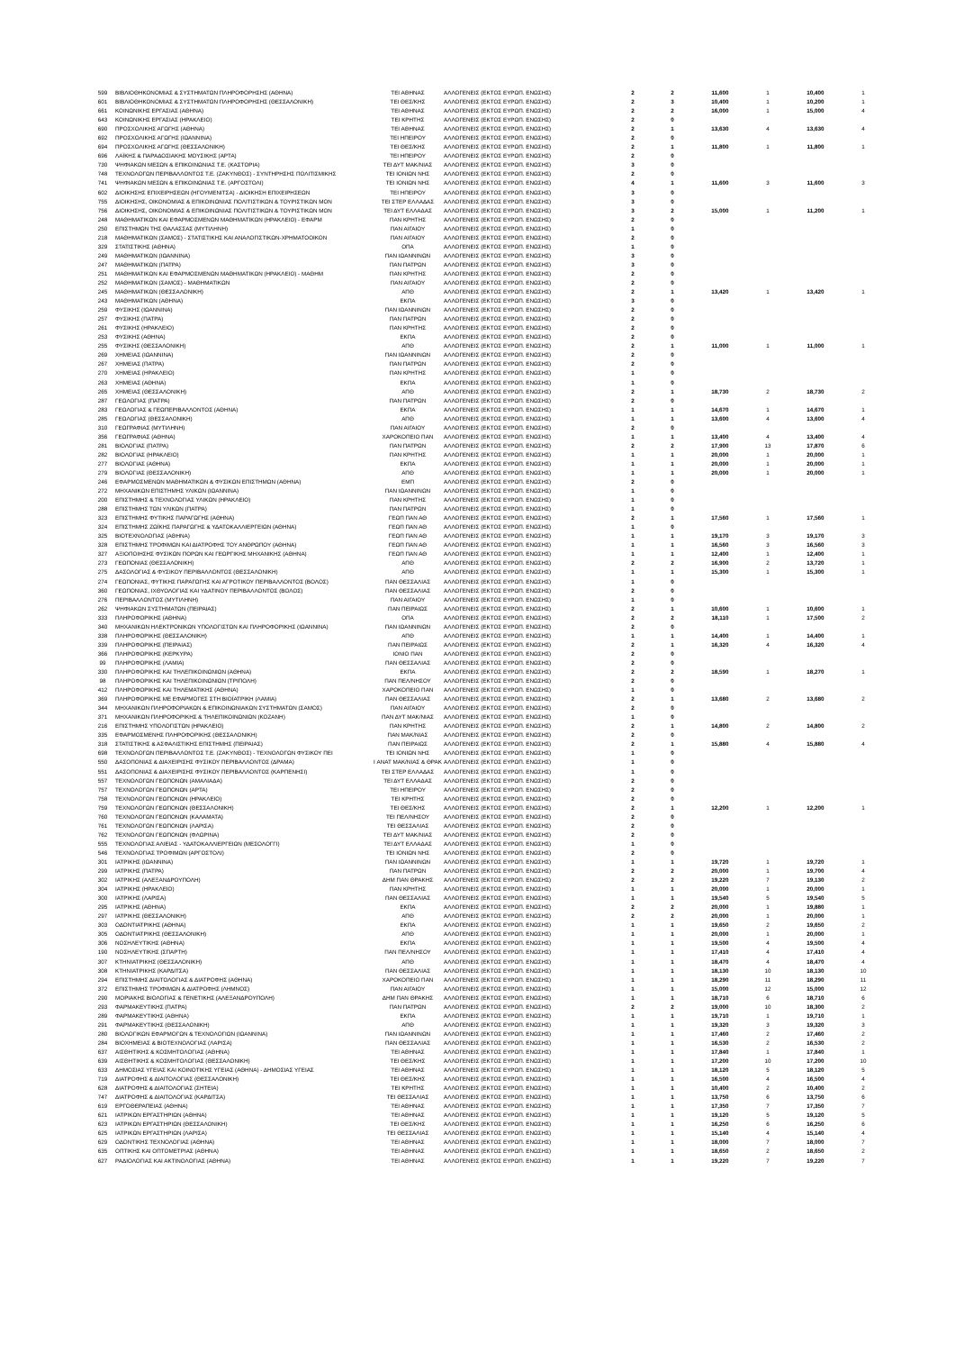| 599 | ΒΙΒΛΙΟΘΗΚΟΝΟΜΙΑΣ & ΣΥΣΤΗΜΑΤΩΝ ΠΛΗΡΟΦΟΡΗΣΗΣ (ΑΘΗΝΑ) | ΤΕΙ ΑΘΗΝΑΣ | ΑΛΛΟΓΕΝΕΙΣ (ΕΚΤΟΣ ΕΥΡΩΠ. ΕΝΩΣΗΣ) | 2 | 2 | 11,600 | 1 | 10,400 | 1 |
| 601 | ΒΙΒΛΙΟΘΗΚΟΝΟΜΙΑΣ & ΣΥΣΤΗΜΑΤΩΝ ΠΛΗΡΟΦΟΡΗΣΗΣ (ΘΕΣΣΑΛΟΝΙΚΗ) | ΤΕΙ ΘΕΣ/ΚΗΣ | ΑΛΛΟΓΕΝΕΙΣ (ΕΚΤΟΣ ΕΥΡΩΠ. ΕΝΩΣΗΣ) | 2 | 3 | 10,400 | 1 | 10,200 | 1 |
| 661 | ΚΟΙΝΩΝΙΚΗΣ ΕΡΓΑΣΙΑΣ (ΑΘΗΝΑ) | ΤΕΙ ΑΘΗΝΑΣ | ΑΛΛΟΓΕΝΕΙΣ (ΕΚΤΟΣ ΕΥΡΩΠ. ΕΝΩΣΗΣ) | 2 | 2 | 16,000 | 1 | 15,000 | 4 |
| 643 | ΚΟΙΝΩΝΙΚΗΣ ΕΡΓΑΣΙΑΣ (ΗΡΑΚΛΕΙΟ) | ΤΕΙ ΚΡΗΤΗΣ | ΑΛΛΟΓΕΝΕΙΣ (ΕΚΤΟΣ ΕΥΡΩΠ. ΕΝΩΣΗΣ) | 2 | 0 | | | | |
| 690 | ΠΡΟΣΧΟΛΙΚΗΣ ΑΓΩΓΗΣ (ΑΘΗΝΑ) | ΤΕΙ ΑΘΗΝΑΣ | ΑΛΛΟΓΕΝΕΙΣ (ΕΚΤΟΣ ΕΥΡΩΠ. ΕΝΩΣΗΣ) | 2 | 1 | 13,630 | 4 | 13,630 | 4 |
| 692 | ΠΡΟΣΧΟΛΙΚΗΣ ΑΓΩΓΗΣ (ΙΩΑΝΝΙΝΑ) | ΤΕΙ ΗΠΕΙΡΟΥ | ΑΛΛΟΓΕΝΕΙΣ (ΕΚΤΟΣ ΕΥΡΩΠ. ΕΝΩΣΗΣ) | 2 | 0 | | | | |
| 694 | ΠΡΟΣΧΟΛΙΚΗΣ ΑΓΩΓΗΣ (ΘΕΣΣΑΛΟΝΙΚΗ) | ΤΕΙ ΘΕΣ/ΚΗΣ | ΑΛΛΟΓΕΝΕΙΣ (ΕΚΤΟΣ ΕΥΡΩΠ. ΕΝΩΣΗΣ) | 2 | 1 | 11,800 | 1 | 11,800 | 1 |
| 696 | ΛΑΪΚΗΣ & ΠΑΡΑΔΟΣΙΑΚΗΣ ΜΟΥΣΙΚΗΣ (ΑΡΤΑ) | ΤΕΙ ΗΠΕΙΡΟΥ | ΑΛΛΟΓΕΝΕΙΣ (ΕΚΤΟΣ ΕΥΡΩΠ. ΕΝΩΣΗΣ) | 2 | 0 | | | | |
| 730 | ΨΗΦΙΑΚΩΝ ΜΕΣΩΝ & ΕΠΙΚΟΙΝΩΝΙΑΣ Τ.Ε. (ΚΑΣΤΟΡΙΑ) | ΤΕΙ ΔΥΤ ΜΑΚ/ΝΙΑΣ | ΑΛΛΟΓΕΝΕΙΣ (ΕΚΤΟΣ ΕΥΡΩΠ. ΕΝΩΣΗΣ) | 3 | 0 | | | | |
| 748 | ΤΕΧΝΟΛΟΓΩΝ ΠΕΡΙΒΑΛΛΟΝΤΟΣ Τ.Ε. (ΖΑΚΥΝΘΟΣ) - ΣΥΝΤΗΡΗΣΗΣ ΠΟΛΙΤΙΣΜΙΚΗΣ | ΤΕΙ ΙΟΝΙΩΝ ΝΗΣ | ΑΛΛΟΓΕΝΕΙΣ (ΕΚΤΟΣ ΕΥΡΩΠ. ΕΝΩΣΗΣ) | 2 | 0 | | | | |
| 741 | ΨΗΦΙΑΚΩΝ ΜΕΣΩΝ & ΕΠΙΚΟΙΝΩΝΙΑΣ Τ.Ε. (ΑΡΓΟΣΤΟΛΙ) | ΤΕΙ ΙΟΝΙΩΝ ΝΗΣ | ΑΛΛΟΓΕΝΕΙΣ (ΕΚΤΟΣ ΕΥΡΩΠ. ΕΝΩΣΗΣ) | 4 | 1 | 11,600 | 3 | 11,600 | 3 |
| 602 | ΔΙΟΙΚΗΣΗΣ ΕΠΙΧΕΙΡΗΣΕΩΝ (ΗΓΟΥΜΕΝΙΤΣΑ) - ΔΙΟΙΚΗΣΗ ΕΠΙΧΕΙΡΗΣΕΩΝ | ΤΕΙ ΗΠΕΙΡΟΥ | ΑΛΛΟΓΕΝΕΙΣ (ΕΚΤΟΣ ΕΥΡΩΠ. ΕΝΩΣΗΣ) | 3 | 0 | | | | |
| 755 | ΔΙΟΙΚΗΣΗΣ, ΟΙΚΟΝΟΜΙΑΣ & ΕΠΙΚΟΙΝΩΝΙΑΣ ΠΟΛΙΤΙΣΤΙΚΩΝ & ΤΟΥΡΙΣΤΙΚΩΝ ΜΟΝ | ΤΕΙ ΣΤΕΡ ΕΛΛΑΔΑΣ | ΑΛΛΟΓΕΝΕΙΣ (ΕΚΤΟΣ ΕΥΡΩΠ. ΕΝΩΣΗΣ) | 3 | 0 | | | | |
| 756 | ΔΙΟΙΚΗΣΗΣ, ΟΙΚΟΝΟΜΙΑΣ & ΕΠΙΚΟΙΝΩΝΙΑΣ ΠΟΛΙΤΙΣΤΙΚΩΝ & ΤΟΥΡΙΣΤΙΚΩΝ ΜΟΝ | ΤΕΙ ΔΥΤ ΕΛΛΑΔΑΣ | ΑΛΛΟΓΕΝΕΙΣ (ΕΚΤΟΣ ΕΥΡΩΠ. ΕΝΩΣΗΣ) | 3 | 2 | 15,000 | 1 | 11,200 | 1 |
| 248 | ΜΑΘΗΜΑΤΙΚΩΝ ΚΑΙ ΕΦΑΡΜΟΣΜΕΝΩΝ ΜΑΘΗΜΑΤΙΚΩΝ (ΗΡΑΚΛΕΙΟ) - ΕΦΑΡΜ | ΠΑΝ ΚΡΗΤΗΣ | ΑΛΛΟΓΕΝΕΙΣ (ΕΚΤΟΣ ΕΥΡΩΠ. ΕΝΩΣΗΣ) | 2 | 0 | | | | |
| 250 | ΕΠΙΣΤΗΜΩΝ ΤΗΣ ΘΑΛΑΣΣΑΣ (ΜΥΤΙΛΗΝΗ) | ΠΑΝ ΑΙΓΑΙΟΥ | ΑΛΛΟΓΕΝΕΙΣ (ΕΚΤΟΣ ΕΥΡΩΠ. ΕΝΩΣΗΣ) | 1 | 0 | | | | |
| 218 | ΜΑΘΗΜΑΤΙΚΩΝ (ΣΑΜΟΣ) - ΣΤΑΤΙΣΤΙΚΗΣ ΚΑΙ ΑΝΑΛΟΓΙΣΤΙΚΩΝ-ΧΡΗΜΑΤΟΟΙΚΟΝ | ΠΑΝ ΑΙΓΑΙΟΥ | ΑΛΛΟΓΕΝΕΙΣ (ΕΚΤΟΣ ΕΥΡΩΠ. ΕΝΩΣΗΣ) | 2 | 0 | | | | |
| 329 | ΣΤΑΤΙΣΤΙΚΗΣ (ΑΘΗΝΑ) | ΟΠΑ | ΑΛΛΟΓΕΝΕΙΣ (ΕΚΤΟΣ ΕΥΡΩΠ. ΕΝΩΣΗΣ) | 1 | 0 | | | | |
| 249 | ΜΑΘΗΜΑΤΙΚΩΝ (ΙΩΑΝΝΙΝΑ) | ΠΑΝ ΙΩΑΝΝΙΝΩΝ | ΑΛΛΟΓΕΝΕΙΣ (ΕΚΤΟΣ ΕΥΡΩΠ. ΕΝΩΣΗΣ) | 3 | 0 | | | | |
| 247 | ΜΑΘΗΜΑΤΙΚΩΝ (ΠΑΤΡΑ) | ΠΑΝ ΠΑΤΡΩΝ | ΑΛΛΟΓΕΝΕΙΣ (ΕΚΤΟΣ ΕΥΡΩΠ. ΕΝΩΣΗΣ) | 3 | 0 | | | | |
| 251 | ΜΑΘΗΜΑΤΙΚΩΝ ΚΑΙ ΕΦΑΡΜΟΣΜΕΝΩΝ ΜΑΘΗΜΑΤΙΚΩΝ (ΗΡΑΚΛΕΙΟ) - ΜΑΘΗΜ | ΠΑΝ ΚΡΗΤΗΣ | ΑΛΛΟΓΕΝΕΙΣ (ΕΚΤΟΣ ΕΥΡΩΠ. ΕΝΩΣΗΣ) | 2 | 0 | | | | |
| 252 | ΜΑΘΗΜΑΤΙΚΩΝ (ΣΑΜΟΣ) - ΜΑΘΗΜΑΤΙΚΩΝ | ΠΑΝ ΑΙΓΑΙΟΥ | ΑΛΛΟΓΕΝΕΙΣ (ΕΚΤΟΣ ΕΥΡΩΠ. ΕΝΩΣΗΣ) | 2 | 0 | | | | |
| 245 | ΜΑΘΗΜΑΤΙΚΩΝ (ΘΕΣΣΑΛΟΝΙΚΗ) | ΑΠΘ | ΑΛΛΟΓΕΝΕΙΣ (ΕΚΤΟΣ ΕΥΡΩΠ. ΕΝΩΣΗΣ) | 2 | 1 | 13,420 | 1 | 13,420 | 1 |
| 243 | ΜΑΘΗΜΑΤΙΚΩΝ (ΑΘΗΝΑ) | ΕΚΠΑ | ΑΛΛΟΓΕΝΕΙΣ (ΕΚΤΟΣ ΕΥΡΩΠ. ΕΝΩΣΗΣ) | 3 | 0 | | | | |
| 259 | ΦΥΣΙΚΗΣ (ΙΩΑΝΝΙΝΑ) | ΠΑΝ ΙΩΑΝΝΙΝΩΝ | ΑΛΛΟΓΕΝΕΙΣ (ΕΚΤΟΣ ΕΥΡΩΠ. ΕΝΩΣΗΣ) | 2 | 0 | | | | |
| 257 | ΦΥΣΙΚΗΣ (ΠΑΤΡΑ) | ΠΑΝ ΠΑΤΡΩΝ | ΑΛΛΟΓΕΝΕΙΣ (ΕΚΤΟΣ ΕΥΡΩΠ. ΕΝΩΣΗΣ) | 2 | 0 | | | | |
| 261 | ΦΥΣΙΚΗΣ (ΗΡΑΚΛΕΙΟ) | ΠΑΝ ΚΡΗΤΗΣ | ΑΛΛΟΓΕΝΕΙΣ (ΕΚΤΟΣ ΕΥΡΩΠ. ΕΝΩΣΗΣ) | 2 | 0 | | | | |
| 253 | ΦΥΣΙΚΗΣ (ΑΘΗΝΑ) | ΕΚΠΑ | ΑΛΛΟΓΕΝΕΙΣ (ΕΚΤΟΣ ΕΥΡΩΠ. ΕΝΩΣΗΣ) | 2 | 0 | | | | |
| 255 | ΦΥΣΙΚΗΣ (ΘΕΣΣΑΛΟΝΙΚΗ) | ΑΠΘ | ΑΛΛΟΓΕΝΕΙΣ (ΕΚΤΟΣ ΕΥΡΩΠ. ΕΝΩΣΗΣ) | 2 | 1 | 11,000 | 1 | 11,000 | 1 |
| 269 | ΧΗΜΕΙΑΣ (ΙΩΑΝΝΙΝΑ) | ΠΑΝ ΙΩΑΝΝΙΝΩΝ | ΑΛΛΟΓΕΝΕΙΣ (ΕΚΤΟΣ ΕΥΡΩΠ. ΕΝΩΣΗΣ) | 2 | 0 | | | | |
| 267 | ΧΗΜΕΙΑΣ (ΠΑΤΡΑ) | ΠΑΝ ΠΑΤΡΩΝ | ΑΛΛΟΓΕΝΕΙΣ (ΕΚΤΟΣ ΕΥΡΩΠ. ΕΝΩΣΗΣ) | 2 | 0 | | | | |
| 270 | ΧΗΜΕΙΑΣ (ΗΡΑΚΛΕΙΟ) | ΠΑΝ ΚΡΗΤΗΣ | ΑΛΛΟΓΕΝΕΙΣ (ΕΚΤΟΣ ΕΥΡΩΠ. ΕΝΩΣΗΣ) | 1 | 0 | | | | |
| 263 | ΧΗΜΕΙΑΣ (ΑΘΗΝΑ) | ΕΚΠΑ | ΑΛΛΟΓΕΝΕΙΣ (ΕΚΤΟΣ ΕΥΡΩΠ. ΕΝΩΣΗΣ) | 1 | 0 | | | | |
| 265 | ΧΗΜΕΙΑΣ (ΘΕΣΣΑΛΟΝΙΚΗ) | ΑΠΘ | ΑΛΛΟΓΕΝΕΙΣ (ΕΚΤΟΣ ΕΥΡΩΠ. ΕΝΩΣΗΣ) | 2 | 1 | 18,730 | 2 | 18,730 | 2 |
| 287 | ΓΕΩΛΟΓΙΑΣ (ΠΑΤΡΑ) | ΠΑΝ ΠΑΤΡΩΝ | ΑΛΛΟΓΕΝΕΙΣ (ΕΚΤΟΣ ΕΥΡΩΠ. ΕΝΩΣΗΣ) | 2 | 0 | | | | |
| 283 | ΓΕΩΛΟΓΙΑΣ & ΓΕΩΠΕΡΙΒΑΛΛΟΝΤΟΣ (ΑΘΗΝΑ) | ΕΚΠΑ | ΑΛΛΟΓΕΝΕΙΣ (ΕΚΤΟΣ ΕΥΡΩΠ. ΕΝΩΣΗΣ) | 1 | 1 | 14,670 | 1 | 14,670 | 1 |
| 285 | ΓΕΩΛΟΓΙΑΣ (ΘΕΣΣΑΛΟΝΙΚΗ) | ΑΠΘ | ΑΛΛΟΓΕΝΕΙΣ (ΕΚΤΟΣ ΕΥΡΩΠ. ΕΝΩΣΗΣ) | 1 | 1 | 13,600 | 4 | 13,600 | 4 |
| 310 | ΓΕΩΓΡΑΦΙΑΣ (ΜΥΤΙΛΗΝΗ) | ΠΑΝ ΑΙΓΑΙΟΥ | ΑΛΛΟΓΕΝΕΙΣ (ΕΚΤΟΣ ΕΥΡΩΠ. ΕΝΩΣΗΣ) | 2 | 0 | | | | |
| 356 | ΓΕΩΓΡΑΦΙΑΣ (ΑΘΗΝΑ) | ΧΑΡΟΚΟΠΕΙΟ ΠΑΝ | ΑΛΛΟΓΕΝΕΙΣ (ΕΚΤΟΣ ΕΥΡΩΠ. ΕΝΩΣΗΣ) | 1 | 1 | 13,400 | 4 | 13,400 | 4 |
| 281 | ΒΙΟΛΟΓΙΑΣ (ΠΑΤΡΑ) | ΠΑΝ ΠΑΤΡΩΝ | ΑΛΛΟΓΕΝΕΙΣ (ΕΚΤΟΣ ΕΥΡΩΠ. ΕΝΩΣΗΣ) | 2 | 2 | 17,900 | 13 | 17,870 | 6 |
| 282 | ΒΙΟΛΟΓΙΑΣ (ΗΡΑΚΛΕΙΟ) | ΠΑΝ ΚΡΗΤΗΣ | ΑΛΛΟΓΕΝΕΙΣ (ΕΚΤΟΣ ΕΥΡΩΠ. ΕΝΩΣΗΣ) | 1 | 1 | 20,000 | 1 | 20,000 | 1 |
| 277 | ΒΙΟΛΟΓΙΑΣ (ΑΘΗΝΑ) | ΕΚΠΑ | ΑΛΛΟΓΕΝΕΙΣ (ΕΚΤΟΣ ΕΥΡΩΠ. ΕΝΩΣΗΣ) | 1 | 1 | 20,000 | 1 | 20,000 | 1 |
| 279 | ΒΙΟΛΟΓΙΑΣ (ΘΕΣΣΑΛΟΝΙΚΗ) | ΑΠΘ | ΑΛΛΟΓΕΝΕΙΣ (ΕΚΤΟΣ ΕΥΡΩΠ. ΕΝΩΣΗΣ) | 1 | 1 | 20,000 | 1 | 20,000 | 1 |
| 246 | ΕΦΑΡΜΟΣΜΕΝΩΝ ΜΑΘΗΜΑΤΙΚΩΝ & ΦΥΣΙΚΩΝ ΕΠΙΣΤΗΜΩΝ (ΑΘΗΝΑ) | ΕΜΠ | ΑΛΛΟΓΕΝΕΙΣ (ΕΚΤΟΣ ΕΥΡΩΠ. ΕΝΩΣΗΣ) | 2 | 0 | | | | |
| 272 | ΜΗΧΑΝΙΚΩΝ ΕΠΙΣΤΗΜΗΣ ΥΛΙΚΩΝ (ΙΩΑΝΝΙΝΑ) | ΠΑΝ ΙΩΑΝΝΙΝΩΝ | ΑΛΛΟΓΕΝΕΙΣ (ΕΚΤΟΣ ΕΥΡΩΠ. ΕΝΩΣΗΣ) | 1 | 0 | | | | |
| 200 | ΕΠΙΣΤΗΜΗΣ & ΤΕΧΝΟΛΟΓΙΑΣ ΥΛΙΚΩΝ (ΗΡΑΚΛΕΙΟ) | ΠΑΝ ΚΡΗΤΗΣ | ΑΛΛΟΓΕΝΕΙΣ (ΕΚΤΟΣ ΕΥΡΩΠ. ΕΝΩΣΗΣ) | 1 | 0 | | | | |
| 288 | ΕΠΙΣΤΗΜΗΣ ΤΩΝ ΥΛΙΚΩΝ (ΠΑΤΡΑ) | ΠΑΝ ΠΑΤΡΩΝ | ΑΛΛΟΓΕΝΕΙΣ (ΕΚΤΟΣ ΕΥΡΩΠ. ΕΝΩΣΗΣ) | 1 | 0 | | | | |
| 323 | ΕΠΙΣΤΗΜΗΣ ΦΥΤΙΚΗΣ ΠΑΡΑΓΩΓΗΣ (ΑΘΗΝΑ) | ΓΕΩΠ ΠΑΝ ΑΘ | ΑΛΛΟΓΕΝΕΙΣ (ΕΚΤΟΣ ΕΥΡΩΠ. ΕΝΩΣΗΣ) | 2 | 1 | 17,560 | 1 | 17,560 | 1 |
| 324 | ΕΠΙΣΤΗΜΗΣ ΖΩΪΚΗΣ ΠΑΡΑΓΩΓΗΣ & ΥΔΑΤΟΚΑΛΛΙΕΡΓΕΙΩΝ (ΑΘΗΝΑ) | ΓΕΩΠ ΠΑΝ ΑΘ | ΑΛΛΟΓΕΝΕΙΣ (ΕΚΤΟΣ ΕΥΡΩΠ. ΕΝΩΣΗΣ) | 1 | 0 | | | | |
| 325 | ΒΙΟΤΕΧΝΟΛΟΓΙΑΣ (ΑΘΗΝΑ) | ΓΕΩΠ ΠΑΝ ΑΘ | ΑΛΛΟΓΕΝΕΙΣ (ΕΚΤΟΣ ΕΥΡΩΠ. ΕΝΩΣΗΣ) | 1 | 1 | 19,170 | 3 | 19,170 | 3 |
| 328 | ΕΠΙΣΤΗΜΗΣ ΤΡΟΦΙΜΩΝ ΚΑΙ ΔΙΑΤΡΟΦΗΣ ΤΟΥ ΑΝΘΡΩΠΟΥ (ΑΘΗΝΑ) | ΓΕΩΠ ΠΑΝ ΑΘ | ΑΛΛΟΓΕΝΕΙΣ (ΕΚΤΟΣ ΕΥΡΩΠ. ΕΝΩΣΗΣ) | 1 | 1 | 16,560 | 3 | 16,560 | 3 |
| 327 | ΑΞΙΟΠΟΙΗΣΗΣ ΦΥΣΙΚΩΝ ΠΟΡΩΝ ΚΑΙ ΓΕΩΡΓΙΚΗΣ ΜΗΧΑΝΙΚΗΣ (ΑΘΗΝΑ) | ΓΕΩΠ ΠΑΝ ΑΘ | ΑΛΛΟΓΕΝΕΙΣ (ΕΚΤΟΣ ΕΥΡΩΠ. ΕΝΩΣΗΣ) | 1 | 1 | 12,400 | 1 | 12,400 | 1 |
| 273 | ΓΕΩΠΟΝΙΑΣ (ΘΕΣΣΑΛΟΝΙΚΗ) | ΑΠΘ | ΑΛΛΟΓΕΝΕΙΣ (ΕΚΤΟΣ ΕΥΡΩΠ. ΕΝΩΣΗΣ) | 2 | 2 | 16,900 | 2 | 13,720 | 1 |
| 275 | ΔΑΣΟΛΟΓΙΑΣ & ΦΥΣΙΚΟΥ ΠΕΡΙΒΑΛΛΟΝΤΟΣ (ΘΕΣΣΑΛΟΝΙΚΗ) | ΑΠΘ | ΑΛΛΟΓΕΝΕΙΣ (ΕΚΤΟΣ ΕΥΡΩΠ. ΕΝΩΣΗΣ) | 1 | 1 | 15,300 | 1 | 15,300 | 1 |
| 274 | ΓΕΩΠΟΝΙΑΣ, ΦΥΤΙΚΗΣ ΠΑΡΑΓΩΓΗΣ ΚΑΙ ΑΓΡΟΤΙΚΟΥ ΠΕΡΙΒΑΛΛΟΝΤΟΣ (ΒΟΛΟΣ) | ΠΑΝ ΘΕΣΣΑΛΙΑΣ | ΑΛΛΟΓΕΝΕΙΣ (ΕΚΤΟΣ ΕΥΡΩΠ. ΕΝΩΣΗΣ) | 1 | 0 | | | | |
| 360 | ΓΕΩΠΟΝΙΑΣ, ΙΧΘΥΟΛΟΓΙΑΣ ΚΑΙ ΥΔΑΤΙΝΟΥ ΠΕΡΙΒΑΛΛΟΝΤΟΣ (ΒΟΛΟΣ) | ΠΑΝ ΘΕΣΣΑΛΙΑΣ | ΑΛΛΟΓΕΝΕΙΣ (ΕΚΤΟΣ ΕΥΡΩΠ. ΕΝΩΣΗΣ) | 2 | 0 | | | | |
| 276 | ΠΕΡΙΒΑΛΛΟΝΤΟΣ (ΜΥΤΙΛΗΝΗ) | ΠΑΝ ΑΙΓΑΙΟΥ | ΑΛΛΟΓΕΝΕΙΣ (ΕΚΤΟΣ ΕΥΡΩΠ. ΕΝΩΣΗΣ) | 1 | 0 | | | | |
| 262 | ΨΗΦΙΑΚΩΝ ΣΥΣΤΗΜΑΤΩΝ (ΠΕΙΡΑΙΑΣ) | ΠΑΝ ΠΕΙΡΑΙΩΣ | ΑΛΛΟΓΕΝΕΙΣ (ΕΚΤΟΣ ΕΥΡΩΠ. ΕΝΩΣΗΣ) | 2 | 1 | 10,600 | 1 | 10,600 | 1 |
| 333 | ΠΛΗΡΟΦΟΡΙΚΗΣ (ΑΘΗΝΑ) | ΟΠΑ | ΑΛΛΟΓΕΝΕΙΣ (ΕΚΤΟΣ ΕΥΡΩΠ. ΕΝΩΣΗΣ) | 2 | 2 | 18,110 | 1 | 17,500 | 2 |
| 340 | ΜΗΧΑΝΙΚΩΝ ΗΛΕΚΤΡΟΝΙΚΩΝ ΥΠΟΛΟΓΙΣΤΩΝ ΚΑΙ ΠΛΗΡΟΦΟΡΙΚΗΣ (ΙΩΑΝΝΙΝΑ) | ΠΑΝ ΙΩΑΝΝΙΝΩΝ | ΑΛΛΟΓΕΝΕΙΣ (ΕΚΤΟΣ ΕΥΡΩΠ. ΕΝΩΣΗΣ) | 2 | 0 | | | | |
| 338 | ΠΛΗΡΟΦΟΡΙΚΗΣ (ΘΕΣΣΑΛΟΝΙΚΗ) | ΑΠΘ | ΑΛΛΟΓΕΝΕΙΣ (ΕΚΤΟΣ ΕΥΡΩΠ. ΕΝΩΣΗΣ) | 1 | 1 | 14,400 | 1 | 14,400 | 1 |
| 339 | ΠΛΗΡΟΦΟΡΙΚΗΣ (ΠΕΙΡΑΙΑΣ) | ΠΑΝ ΠΕΙΡΑΙΩΣ | ΑΛΛΟΓΕΝΕΙΣ (ΕΚΤΟΣ ΕΥΡΩΠ. ΕΝΩΣΗΣ) | 2 | 1 | 16,320 | 4 | 16,320 | 4 |
| 366 | ΠΛΗΡΟΦΟΡΙΚΗΣ (ΚΕΡΚΥΡΑ) | ΙΟΝΙΟ ΠΑΝ | ΑΛΛΟΓΕΝΕΙΣ (ΕΚΤΟΣ ΕΥΡΩΠ. ΕΝΩΣΗΣ) | 2 | 0 | | | | |
| 99 | ΠΛΗΡΟΦΟΡΙΚΗΣ (ΛΑΜΙΑ) | ΠΑΝ ΘΕΣΣΑΛΙΑΣ | ΑΛΛΟΓΕΝΕΙΣ (ΕΚΤΟΣ ΕΥΡΩΠ. ΕΝΩΣΗΣ) | 2 | 0 | | | | |
| 330 | ΠΛΗΡΟΦΟΡΙΚΗΣ ΚΑΙ ΤΗΛΕΠΙΚΟΙΝΩΝΙΩΝ (ΑΘΗΝΑ) | ΕΚΠΑ | ΑΛΛΟΓΕΝΕΙΣ (ΕΚΤΟΣ ΕΥΡΩΠ. ΕΝΩΣΗΣ) | 2 | 2 | 18,590 | 1 | 18,270 | 1 |
| 98 | ΠΛΗΡΟΦΟΡΙΚΗΣ ΚΑΙ ΤΗΛΕΠΙΚΟΙΝΩΝΙΩΝ (ΤΡΙΠΟΛΗ) | ΠΑΝ ΠΕΛ/ΝΗΣΟΥ | ΑΛΛΟΓΕΝΕΙΣ (ΕΚΤΟΣ ΕΥΡΩΠ. ΕΝΩΣΗΣ) | 2 | 0 | | | | |
| 412 | ΠΛΗΡΟΦΟΡΙΚΗΣ ΚΑΙ ΤΗΛΕΜΑΤΙΚΗΣ (ΑΘΗΝΑ) | ΧΑΡΟΚΟΠΕΙΟ ΠΑΝ | ΑΛΛΟΓΕΝΕΙΣ (ΕΚΤΟΣ ΕΥΡΩΠ. ΕΝΩΣΗΣ) | 1 | 0 | | | | |
| 369 | ΠΛΗΡΟΦΟΡΙΚΗΣ ΜΕ ΕΦΑΡΜΟΓΕΣ ΣΤΗ ΒΙΟΪΑΤΡΙΚΗ (ΛΑΜΙΑ) | ΠΑΝ ΘΕΣΣΑΛΙΑΣ | ΑΛΛΟΓΕΝΕΙΣ (ΕΚΤΟΣ ΕΥΡΩΠ. ΕΝΩΣΗΣ) | 2 | 1 | 13,680 | 2 | 13,680 | 2 |
| 344 | ΜΗΧΑΝΙΚΩΝ ΠΛΗΡΟΦΟΡΙΑΚΩΝ & ΕΠΙΚΟΙΝΩΝΙΑΚΩΝ ΣΥΣΤΗΜΑΤΩΝ (ΣΑΜΟΣ) | ΠΑΝ ΑΙΓΑΙΟΥ | ΑΛΛΟΓΕΝΕΙΣ (ΕΚΤΟΣ ΕΥΡΩΠ. ΕΝΩΣΗΣ) | 2 | 0 | | | | |
| 371 | ΜΗΧΑΝΙΚΩΝ ΠΛΗΡΟΦΟΡΙΚΗΣ & ΤΗΛΕΠΙΚΟΙΝΩΝΙΩΝ (ΚΟΖΑΝΗ) | ΠΑΝ ΔΥΤ ΜΑΚ/ΝΙΑΣ | ΑΛΛΟΓΕΝΕΙΣ (ΕΚΤΟΣ ΕΥΡΩΠ. ΕΝΩΣΗΣ) | 1 | 0 | | | | |
| 216 | ΕΠΙΣΤΗΜΗΣ ΥΠΟΛΟΓΙΣΤΩΝ (ΗΡΑΚΛΕΙΟ) | ΠΑΝ ΚΡΗΤΗΣ | ΑΛΛΟΓΕΝΕΙΣ (ΕΚΤΟΣ ΕΥΡΩΠ. ΕΝΩΣΗΣ) | 2 | 1 | 14,800 | 2 | 14,800 | 2 |
| 335 | ΕΦΑΡΜΟΣΜΕΝΗΣ ΠΛΗΡΟΦΟΡΙΚΗΣ (ΘΕΣΣΑΛΟΝΙΚΗ) | ΠΑΝ ΜΑΚ/ΝΙΑΣ | ΑΛΛΟΓΕΝΕΙΣ (ΕΚΤΟΣ ΕΥΡΩΠ. ΕΝΩΣΗΣ) | 2 | 0 | | | | |
| 318 | ΣΤΑΤΙΣΤΙΚΗΣ & ΑΣΦΑΛΙΣΤΙΚΗΣ ΕΠΙΣΤΗΜΗΣ (ΠΕΙΡΑΙΑΣ) | ΠΑΝ ΠΕΙΡΑΙΩΣ | ΑΛΛΟΓΕΝΕΙΣ (ΕΚΤΟΣ ΕΥΡΩΠ. ΕΝΩΣΗΣ) | 2 | 1 | 15,880 | 4 | 15,880 | 4 |
| 698 | ΤΕΧΝΟΛΟΓΩΝ ΠΕΡΙΒΑΛΛΟΝΤΟΣ Τ.Ε. (ΖΑΚΥΝΘΟΣ) - ΤΕΧΝΟΛΟΓΩΝ ΦΥΣΙΚΟΥ ΠΕΙ | ΤΕΙ ΙΟΝΙΩΝ ΝΗΣ | ΑΛΛΟΓΕΝΕΙΣ (ΕΚΤΟΣ ΕΥΡΩΠ. ΕΝΩΣΗΣ) | 1 | 0 | | | | |
| 550 | ΔΑΣΟΠΟΝΙΑΣ & ΔΙΑΧΕΙΡΙΣΗΣ ΦΥΣΙΚΟΥ ΠΕΡΙΒΑΛΛΟΝΤΟΣ (ΔΡΑΜΑ) | I ΑΝΑΤ ΜΑΚ/ΝΙΑΣ & ΘΡΑΚ | ΑΛΛΟΓΕΝΕΙΣ (ΕΚΤΟΣ ΕΥΡΩΠ. ΕΝΩΣΗΣ) | 1 | 0 | | | | |
| 551 | ΔΑΣΟΠΟΝΙΑΣ & ΔΙΑΧΕΙΡΙΣΗΣ ΦΥΣΙΚΟΥ ΠΕΡΙΒΑΛΛΟΝΤΟΣ (ΚΑΡΠΕΝΗΣΙ) | ΤΕΙ ΣΤΕΡ ΕΛΛΑΔΑΣ | ΑΛΛΟΓΕΝΕΙΣ (ΕΚΤΟΣ ΕΥΡΩΠ. ΕΝΩΣΗΣ) | 1 | 0 | | | | |
| 557 | ΤΕΧΝΟΛΟΓΩΝ ΓΕΩΠΟΝΩΝ (ΑΜΑΛΙΑΔΑ) | ΤΕΙ ΔΥΤ ΕΛΛΑΔΑΣ | ΑΛΛΟΓΕΝΕΙΣ (ΕΚΤΟΣ ΕΥΡΩΠ. ΕΝΩΣΗΣ) | 2 | 0 | | | | |
| 757 | ΤΕΧΝΟΛΟΓΩΝ ΓΕΩΠΟΝΩΝ (ΑΡΤΑ) | ΤΕΙ ΗΠΕΙΡΟΥ | ΑΛΛΟΓΕΝΕΙΣ (ΕΚΤΟΣ ΕΥΡΩΠ. ΕΝΩΣΗΣ) | 2 | 0 | | | | |
| 758 | ΤΕΧΝΟΛΟΓΩΝ ΓΕΩΠΟΝΩΝ (ΗΡΑΚΛΕΙΟ) | ΤΕΙ ΚΡΗΤΗΣ | ΑΛΛΟΓΕΝΕΙΣ (ΕΚΤΟΣ ΕΥΡΩΠ. ΕΝΩΣΗΣ) | 2 | 0 | | | | |
| 759 | ΤΕΧΝΟΛΟΓΩΝ ΓΕΩΠΟΝΩΝ (ΘΕΣΣΑΛΟΝΙΚΗ) | ΤΕΙ ΘΕΣ/ΚΗΣ | ΑΛΛΟΓΕΝΕΙΣ (ΕΚΤΟΣ ΕΥΡΩΠ. ΕΝΩΣΗΣ) | 2 | 1 | 12,200 | 1 | 12,200 | 1 |
| 760 | ΤΕΧΝΟΛΟΓΩΝ ΓΕΩΠΟΝΩΝ (ΚΑΛΑΜΑΤΑ) | ΤΕΙ ΠΕΛ/ΝΗΣΟΥ | ΑΛΛΟΓΕΝΕΙΣ (ΕΚΤΟΣ ΕΥΡΩΠ. ΕΝΩΣΗΣ) | 2 | 0 | | | | |
| 761 | ΤΕΧΝΟΛΟΓΩΝ ΓΕΩΠΟΝΩΝ (ΛΑΡΙΣΑ) | ΤΕΙ ΘΕΣΣΑΛΙΑΣ | ΑΛΛΟΓΕΝΕΙΣ (ΕΚΤΟΣ ΕΥΡΩΠ. ΕΝΩΣΗΣ) | 2 | 0 | | | | |
| 762 | ΤΕΧΝΟΛΟΓΩΝ ΓΕΩΠΟΝΩΝ (ΦΛΩΡΙΝΑ) | ΤΕΙ ΔΥΤ ΜΑΚ/ΝΙΑΣ | ΑΛΛΟΓΕΝΕΙΣ (ΕΚΤΟΣ ΕΥΡΩΠ. ΕΝΩΣΗΣ) | 2 | 0 | | | | |
| 555 | ΤΕΧΝΟΛΟΓΙΑΣ ΑΛΙΕΙΑΣ - ΥΔΑΤΟΚΑΛΛΙΕΡΓΕΙΩΝ (ΜΕΣΟΛΟΓΓΙ) | ΤΕΙ ΔΥΤ ΕΛΛΑΔΑΣ | ΑΛΛΟΓΕΝΕΙΣ (ΕΚΤΟΣ ΕΥΡΩΠ. ΕΝΩΣΗΣ) | 1 | 0 | | | | |
| 546 | ΤΕΧΝΟΛΟΓΙΑΣ ΤΡΟΦΙΜΩΝ (ΑΡΓΟΣΤΟΛΙ) | ΤΕΙ ΙΟΝΙΩΝ ΝΗΣ | ΑΛΛΟΓΕΝΕΙΣ (ΕΚΤΟΣ ΕΥΡΩΠ. ΕΝΩΣΗΣ) | 2 | 0 | | | | |
| 301 | ΙΑΤΡΙΚΗΣ (ΙΩΑΝΝΙΝΑ) | ΠΑΝ ΙΩΑΝΝΙΝΩΝ | ΑΛΛΟΓΕΝΕΙΣ (ΕΚΤΟΣ ΕΥΡΩΠ. ΕΝΩΣΗΣ) | 1 | 1 | 19,720 | 1 | 19,720 | 1 |
| 299 | ΙΑΤΡΙΚΗΣ (ΠΑΤΡΑ) | ΠΑΝ ΠΑΤΡΩΝ | ΑΛΛΟΓΕΝΕΙΣ (ΕΚΤΟΣ ΕΥΡΩΠ. ΕΝΩΣΗΣ) | 2 | 2 | 20,000 | 1 | 19,700 | 4 |
| 302 | ΙΑΤΡΙΚΗΣ (ΑΛΕΞΑΝΔΡΟΥΠΟΛΗ) | ΔΗΜ ΠΑΝ ΘΡΑΚΗΣ | ΑΛΛΟΓΕΝΕΙΣ (ΕΚΤΟΣ ΕΥΡΩΠ. ΕΝΩΣΗΣ) | 2 | 2 | 19,220 | 7 | 19,130 | 2 |
| 304 | ΙΑΤΡΙΚΗΣ (ΗΡΑΚΛΕΙΟ) | ΠΑΝ ΚΡΗΤΗΣ | ΑΛΛΟΓΕΝΕΙΣ (ΕΚΤΟΣ ΕΥΡΩΠ. ΕΝΩΣΗΣ) | 1 | 1 | 20,000 | 1 | 20,000 | 1 |
| 300 | ΙΑΤΡΙΚΗΣ (ΛΑΡΙΣΑ) | ΠΑΝ ΘΕΣΣΑΛΙΑΣ | ΑΛΛΟΓΕΝΕΙΣ (ΕΚΤΟΣ ΕΥΡΩΠ. ΕΝΩΣΗΣ) | 1 | 1 | 19,540 | 5 | 19,540 | 5 |
| 295 | ΙΑΤΡΙΚΗΣ (ΑΘΗΝΑ) | ΕΚΠΑ | ΑΛΛΟΓΕΝΕΙΣ (ΕΚΤΟΣ ΕΥΡΩΠ. ΕΝΩΣΗΣ) | 2 | 2 | 20,000 | 1 | 19,880 | 1 |
| 297 | ΙΑΤΡΙΚΗΣ (ΘΕΣΣΑΛΟΝΙΚΗ) | ΑΠΘ | ΑΛΛΟΓΕΝΕΙΣ (ΕΚΤΟΣ ΕΥΡΩΠ. ΕΝΩΣΗΣ) | 2 | 2 | 20,000 | 1 | 20,000 | 1 |
| 303 | ΟΔΟΝΤΙΑΤΡΙΚΗΣ (ΑΘΗΝΑ) | ΕΚΠΑ | ΑΛΛΟΓΕΝΕΙΣ (ΕΚΤΟΣ ΕΥΡΩΠ. ΕΝΩΣΗΣ) | 1 | 1 | 19,650 | 2 | 19,650 | 2 |
| 305 | ΟΔΟΝΤΙΑΤΡΙΚΗΣ (ΘΕΣΣΑΛΟΝΙΚΗ) | ΑΠΘ | ΑΛΛΟΓΕΝΕΙΣ (ΕΚΤΟΣ ΕΥΡΩΠ. ΕΝΩΣΗΣ) | 1 | 1 | 20,000 | 1 | 20,000 | 1 |
| 306 | ΝΟΣΗΛΕΥΤΙΚΗΣ (ΑΘΗΝΑ) | ΕΚΠΑ | ΑΛΛΟΓΕΝΕΙΣ (ΕΚΤΟΣ ΕΥΡΩΠ. ΕΝΩΣΗΣ) | 1 | 1 | 19,500 | 4 | 19,500 | 4 |
| 190 | ΝΟΣΗΛΕΥΤΙΚΗΣ (ΣΠΑΡΤΗ) | ΠΑΝ ΠΕΛ/ΝΗΣΟΥ | ΑΛΛΟΓΕΝΕΙΣ (ΕΚΤΟΣ ΕΥΡΩΠ. ΕΝΩΣΗΣ) | 1 | 1 | 17,410 | 4 | 17,410 | 4 |
| 307 | ΚΤΗΝΙΑΤΡΙΚΗΣ (ΘΕΣΣΑΛΟΝΙΚΗ) | ΑΠΘ | ΑΛΛΟΓΕΝΕΙΣ (ΕΚΤΟΣ ΕΥΡΩΠ. ΕΝΩΣΗΣ) | 1 | 1 | 18,470 | 4 | 18,470 | 4 |
| 308 | ΚΤΗΝΙΑΤΡΙΚΗΣ (ΚΑΡΔΙΤΣΑ) | ΠΑΝ ΘΕΣΣΑΛΙΑΣ | ΑΛΛΟΓΕΝΕΙΣ (ΕΚΤΟΣ ΕΥΡΩΠ. ΕΝΩΣΗΣ) | 1 | 1 | 18,130 | 10 | 18,130 | 10 |
| 294 | ΕΠΙΣΤΗΜΗΣ ΔΙΑΙΤΟΛΟΓΙΑΣ & ΔΙΑΤΡΟΦΗΣ (ΑΘΗΝΑ) | ΧΑΡΟΚΟΠΕΙΟ ΠΑΝ | ΑΛΛΟΓΕΝΕΙΣ (ΕΚΤΟΣ ΕΥΡΩΠ. ΕΝΩΣΗΣ) | 1 | 1 | 18,290 | 11 | 18,290 | 11 |
| 372 | ΕΠΙΣΤΗΜΗΣ ΤΡΟΦΙΜΩΝ & ΔΙΑΤΡΟΦΗΣ (ΛΗΜΝΟΣ) | ΠΑΝ ΑΙΓΑΙΟΥ | ΑΛΛΟΓΕΝΕΙΣ (ΕΚΤΟΣ ΕΥΡΩΠ. ΕΝΩΣΗΣ) | 1 | 1 | 15,000 | 12 | 15,000 | 12 |
| 290 | ΜΟΡΙΑΚΗΣ ΒΙΟΛΟΓΙΑΣ & ΓΕΝΕΤΙΚΗΣ (ΑΛΕΞΑΝΔΡΟΥΠΟΛΗ) | ΔΗΜ ΠΑΝ ΘΡΑΚΗΣ | ΑΛΛΟΓΕΝΕΙΣ (ΕΚΤΟΣ ΕΥΡΩΠ. ΕΝΩΣΗΣ) | 1 | 1 | 18,710 | 6 | 18,710 | 6 |
| 293 | ΦΑΡΜΑΚΕΥΤΙΚΗΣ (ΠΑΤΡΑ) | ΠΑΝ ΠΑΤΡΩΝ | ΑΛΛΟΓΕΝΕΙΣ (ΕΚΤΟΣ ΕΥΡΩΠ. ΕΝΩΣΗΣ) | 2 | 2 | 19,000 | 10 | 18,300 | 2 |
| 289 | ΦΑΡΜΑΚΕΥΤΙΚΗΣ (ΑΘΗΝΑ) | ΕΚΠΑ | ΑΛΛΟΓΕΝΕΙΣ (ΕΚΤΟΣ ΕΥΡΩΠ. ΕΝΩΣΗΣ) | 1 | 1 | 19,710 | 1 | 19,710 | 1 |
| 291 | ΦΑΡΜΑΚΕΥΤΙΚΗΣ (ΘΕΣΣΑΛΟΝΙΚΗ) | ΑΠΘ | ΑΛΛΟΓΕΝΕΙΣ (ΕΚΤΟΣ ΕΥΡΩΠ. ΕΝΩΣΗΣ) | 1 | 1 | 19,320 | 3 | 19,320 | 3 |
| 280 | ΒΙΟΛΟΓΙΚΩΝ ΕΦΑΡΜΟΓΩΝ & ΤΕΧΝΟΛΟΓΙΩΝ (ΙΩΑΝΝΙΝΑ) | ΠΑΝ ΙΩΑΝΝΙΝΩΝ | ΑΛΛΟΓΕΝΕΙΣ (ΕΚΤΟΣ ΕΥΡΩΠ. ΕΝΩΣΗΣ) | 1 | 1 | 17,460 | 2 | 17,460 | 2 |
| 284 | ΒΙΟΧΗΜΕΙΑΣ & ΒΙΟΤΕΧΝΟΛΟΓΙΑΣ (ΛΑΡΙΣΑ) | ΠΑΝ ΘΕΣΣΑΛΙΑΣ | ΑΛΛΟΓΕΝΕΙΣ (ΕΚΤΟΣ ΕΥΡΩΠ. ΕΝΩΣΗΣ) | 1 | 1 | 16,530 | 2 | 16,530 | 2 |
| 637 | ΑΙΣΘΗΤΙΚΗΣ & ΚΟΣΜΗΤΟΛΟΓΙΑΣ (ΑΘΗΝΑ) | ΤΕΙ ΑΘΗΝΑΣ | ΑΛΛΟΓΕΝΕΙΣ (ΕΚΤΟΣ ΕΥΡΩΠ. ΕΝΩΣΗΣ) | 1 | 1 | 17,840 | 1 | 17,840 | 1 |
| 639 | ΑΙΣΘΗΤΙΚΗΣ & ΚΟΣΜΗΤΟΛΟΓΙΑΣ (ΘΕΣΣΑΛΟΝΙΚΗ) | ΤΕΙ ΘΕΣ/ΚΗΣ | ΑΛΛΟΓΕΝΕΙΣ (ΕΚΤΟΣ ΕΥΡΩΠ. ΕΝΩΣΗΣ) | 1 | 1 | 17,200 | 10 | 17,200 | 10 |
| 633 | ΔΗΜΟΣΙΑΣ ΥΓΕΙΑΣ ΚΑΙ ΚΟΙΝΟΤΙΚΗΣ ΥΓΕΙΑΣ (ΑΘΗΝΑ) - ΔΗΜΟΣΙΑΣ ΥΓΕΙΑΣ | ΤΕΙ ΑΘΗΝΑΣ | ΑΛΛΟΓΕΝΕΙΣ (ΕΚΤΟΣ ΕΥΡΩΠ. ΕΝΩΣΗΣ) | 1 | 1 | 18,120 | 5 | 18,120 | 5 |
| 719 | ΔΙΑΤΡΟΦΗΣ & ΔΙΑΙΤΟΛΟΓΙΑΣ (ΘΕΣΣΑΛΟΝΙΚΗ) | ΤΕΙ ΘΕΣ/ΚΗΣ | ΑΛΛΟΓΕΝΕΙΣ (ΕΚΤΟΣ ΕΥΡΩΠ. ΕΝΩΣΗΣ) | 1 | 1 | 16,500 | 4 | 16,500 | 4 |
| 628 | ΔΙΑΤΡΟΦΗΣ & ΔΙΑΙΤΟΛΟΓΙΑΣ (ΣΗΤΕΙΑ) | ΤΕΙ ΚΡΗΤΗΣ | ΑΛΛΟΓΕΝΕΙΣ (ΕΚΤΟΣ ΕΥΡΩΠ. ΕΝΩΣΗΣ) | 1 | 1 | 10,400 | 2 | 10,400 | 2 |
| 747 | ΔΙΑΤΡΟΦΗΣ & ΔΙΑΙΤΟΛΟΓΙΑΣ (ΚΑΡΔΙΤΣΑ) | ΤΕΙ ΘΕΣΣΑΛΙΑΣ | ΑΛΛΟΓΕΝΕΙΣ (ΕΚΤΟΣ ΕΥΡΩΠ. ΕΝΩΣΗΣ) | 1 | 1 | 13,750 | 6 | 13,750 | 6 |
| 619 | ΕΡΓΟΘΕΡΑΠΕΙΑΣ (ΑΘΗΝΑ) | ΤΕΙ ΑΘΗΝΑΣ | ΑΛΛΟΓΕΝΕΙΣ (ΕΚΤΟΣ ΕΥΡΩΠ. ΕΝΩΣΗΣ) | 1 | 1 | 17,350 | 7 | 17,350 | 7 |
| 621 | ΙΑΤΡΙΚΩΝ ΕΡΓΑΣΤΗΡΙΩΝ (ΑΘΗΝΑ) | ΤΕΙ ΑΘΗΝΑΣ | ΑΛΛΟΓΕΝΕΙΣ (ΕΚΤΟΣ ΕΥΡΩΠ. ΕΝΩΣΗΣ) | 1 | 1 | 19,120 | 5 | 19,120 | 5 |
| 623 | ΙΑΤΡΙΚΩΝ ΕΡΓΑΣΤΗΡΙΩΝ (ΘΕΣΣΑΛΟΝΙΚΗ) | ΤΕΙ ΘΕΣ/ΚΗΣ | ΑΛΛΟΓΕΝΕΙΣ (ΕΚΤΟΣ ΕΥΡΩΠ. ΕΝΩΣΗΣ) | 1 | 1 | 16,250 | 6 | 16,250 | 6 |
| 625 | ΙΑΤΡΙΚΩΝ ΕΡΓΑΣΤΗΡΙΩΝ (ΛΑΡΙΣΑ) | ΤΕΙ ΘΕΣΣΑΛΙΑΣ | ΑΛΛΟΓΕΝΕΙΣ (ΕΚΤΟΣ ΕΥΡΩΠ. ΕΝΩΣΗΣ) | 1 | 1 | 15,140 | 4 | 15,140 | 4 |
| 629 | ΟΔΟΝΤΙΚΗΣ ΤΕΧΝΟΛΟΓΙΑΣ (ΑΘΗΝΑ) | ΤΕΙ ΑΘΗΝΑΣ | ΑΛΛΟΓΕΝΕΙΣ (ΕΚΤΟΣ ΕΥΡΩΠ. ΕΝΩΣΗΣ) | 1 | 1 | 18,000 | 7 | 18,000 | 7 |
| 635 | ΟΠΤΙΚΗΣ ΚΑΙ ΟΠΤΟΜΕΤΡΙΑΣ (ΑΘΗΝΑ) | ΤΕΙ ΑΘΗΝΑΣ | ΑΛΛΟΓΕΝΕΙΣ (ΕΚΤΟΣ ΕΥΡΩΠ. ΕΝΩΣΗΣ) | 1 | 1 | 18,650 | 2 | 18,650 | 2 |
| 627 | ΡΑΔΙΟΛΟΓΙΑΣ ΚΑΙ ΑΚΤΙΝΟΛΟΓΙΑΣ (ΑΘΗΝΑ) | ΤΕΙ ΑΘΗΝΑΣ | ΑΛΛΟΓΕΝΕΙΣ (ΕΚΤΟΣ ΕΥΡΩΠ. ΕΝΩΣΗΣ) | 1 | 1 | 19,220 | 7 | 19,220 | 7 |